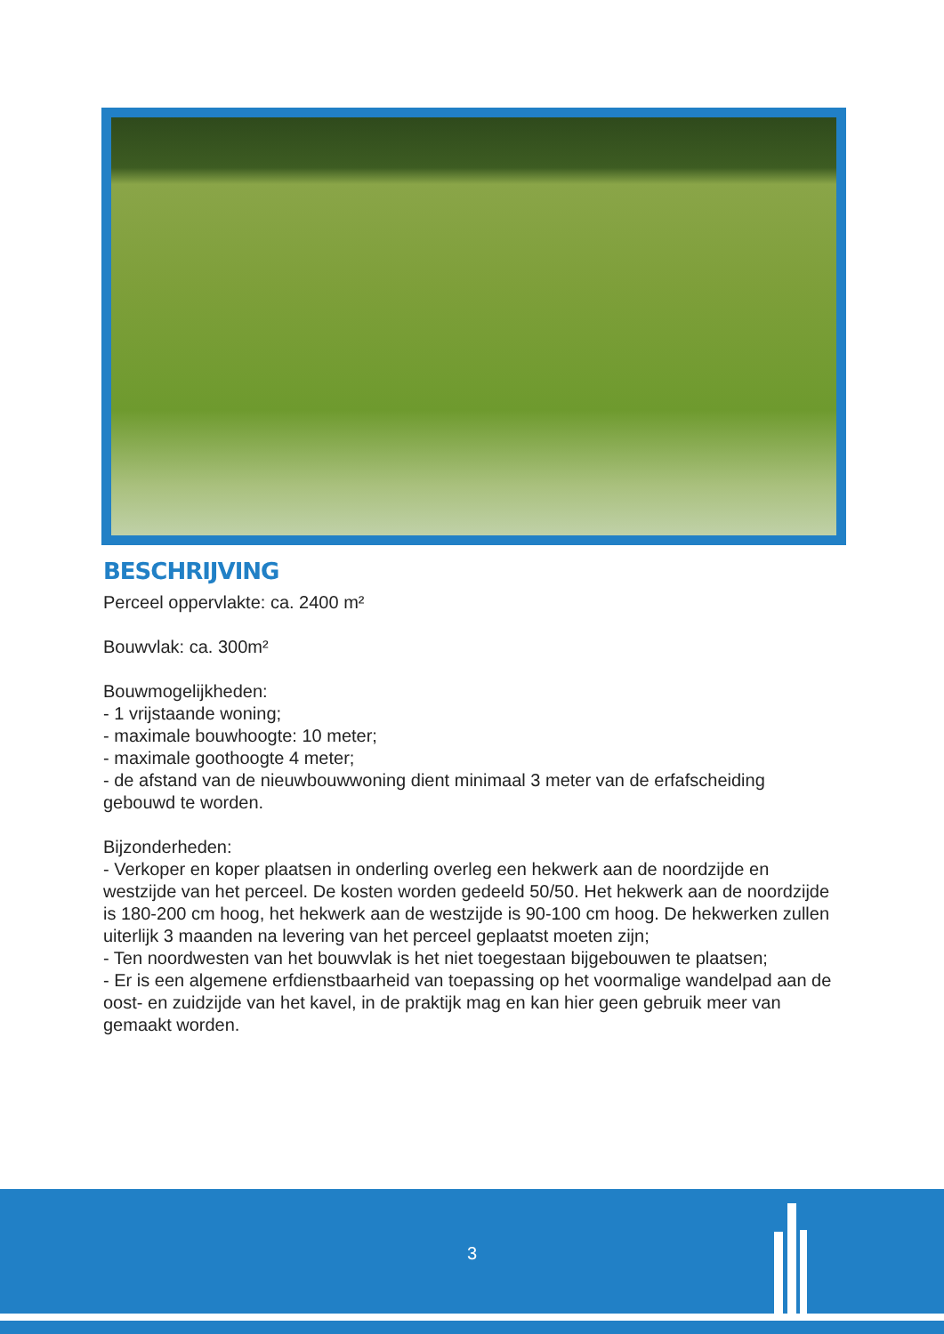BESCHRIJVING
Perceel oppervlakte: ca. 2400 m²
Bouwvlak: ca. 300m²
Bouwmogelijkheden:
- 1 vrijstaande woning;
- maximale bouwhoogte: 10 meter;
- maximale goothoogte 4 meter;
- de afstand van de nieuwbouwwoning dient minimaal 3 meter van de erfafscheiding gebouwd te worden.
Bijzonderheden:
- Verkoper en koper plaatsen in onderling overleg een hekwerk aan de noordzijde en westzijde van het perceel. De kosten worden gedeeld 50/50. Het hekwerk aan de noordzijde is 180-200 cm hoog, het hekwerk aan de westzijde is 90-100 cm hoog. De hekwerken zullen uiterlijk 3 maanden na levering van het perceel geplaatst moeten zijn;
- Ten noordwesten van het bouwvlak is het niet toegestaan bijgebouwen te plaatsen;
- Er is een algemene erfdienstbaarheid van toepassing op het voormalige wandelpad aan de oost- en zuidzijde van het kavel, in de praktijk mag en kan hier geen gebruik meer van gemaakt worden.
3